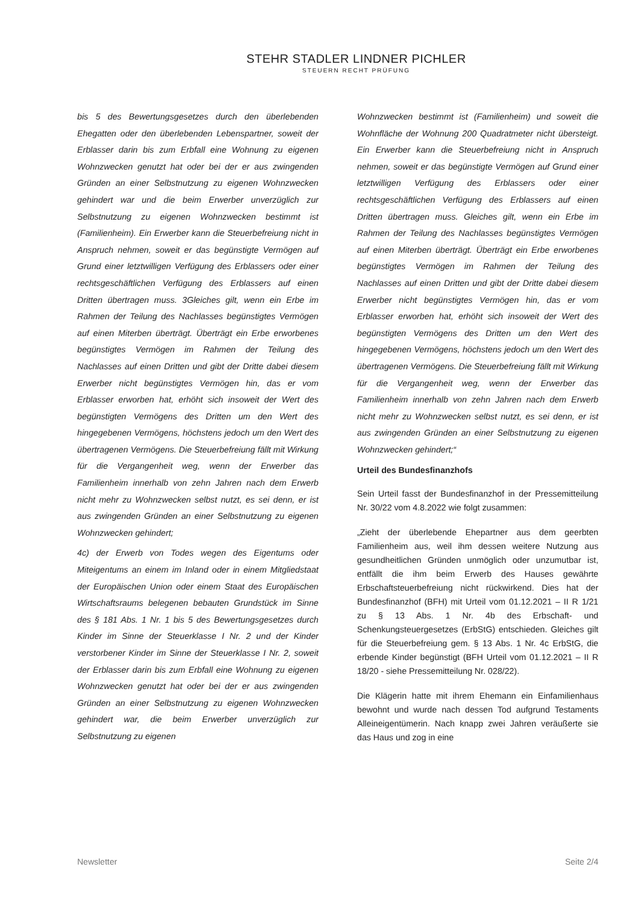STEHR STADLER LINDNER PICHLER
STEUERN RECHT PRÜFUNG
bis 5 des Bewertungsgesetzes durch den überlebenden Ehegatten oder den überlebenden Lebenspartner, soweit der Erblasser darin bis zum Erbfall eine Wohnung zu eigenen Wohnzwecken genutzt hat oder bei der er aus zwingenden Gründen an einer Selbstnutzung zu eigenen Wohnzwecken gehindert war und die beim Erwerber unverzüglich zur Selbstnutzung zu eigenen Wohnzwecken bestimmt ist (Familienheim). Ein Erwerber kann die Steuerbefreiung nicht in Anspruch nehmen, soweit er das begünstigte Vermögen auf Grund einer letztwilligen Verfügung des Erblassers oder einer rechtsgeschäftlichen Verfügung des Erblassers auf einen Dritten übertragen muss. 3Gleiches gilt, wenn ein Erbe im Rahmen der Teilung des Nachlasses begünstigtes Vermögen auf einen Miterben überträgt. Überträgt ein Erbe erworbenes begünstigtes Vermögen im Rahmen der Teilung des Nachlasses auf einen Dritten und gibt der Dritte dabei diesem Erwerber nicht begünstigtes Vermögen hin, das er vom Erblasser erworben hat, erhöht sich insoweit der Wert des begünstigten Vermögens des Dritten um den Wert des hingegebenen Vermögens, höchstens jedoch um den Wert des übertragenen Vermögens. Die Steuerbefreiung fällt mit Wirkung für die Vergangenheit weg, wenn der Erwerber das Familienheim innerhalb von zehn Jahren nach dem Erwerb nicht mehr zu Wohnzwecken selbst nutzt, es sei denn, er ist aus zwingenden Gründen an einer Selbstnutzung zu eigenen Wohnzwecken gehindert;
4c) der Erwerb von Todes wegen des Eigentums oder Miteigentums an einem im Inland oder in einem Mitgliedstaat der Europäischen Union oder einem Staat des Europäischen Wirtschaftsraums belegenen bebauten Grundstück im Sinne des § 181 Abs. 1 Nr. 1 bis 5 des Bewertungsgesetzes durch Kinder im Sinne der Steuerklasse I Nr. 2 und der Kinder verstorbener Kinder im Sinne der Steuerklasse I Nr. 2, soweit der Erblasser darin bis zum Erbfall eine Wohnung zu eigenen Wohnzwecken genutzt hat oder bei der er aus zwingenden Gründen an einer Selbstnutzung zu eigenen Wohnzwecken gehindert war, die beim Erwerber unverzüglich zur Selbstnutzung zu eigenen
Wohnzwecken bestimmt ist (Familienheim) und soweit die Wohnfläche der Wohnung 200 Quadratmeter nicht übersteigt. Ein Erwerber kann die Steuerbefreiung nicht in Anspruch nehmen, soweit er das begünstigte Vermögen auf Grund einer letztwilligen Verfügung des Erblassers oder einer rechtsgeschäftlichen Verfügung des Erblassers auf einen Dritten übertragen muss. Gleiches gilt, wenn ein Erbe im Rahmen der Teilung des Nachlasses begünstigtes Vermögen auf einen Miterben überträgt. Überträgt ein Erbe erworbenes begünstigtes Vermögen im Rahmen der Teilung des Nachlasses auf einen Dritten und gibt der Dritte dabei diesem Erwerber nicht begünstigtes Vermögen hin, das er vom Erblasser erworben hat, erhöht sich insoweit der Wert des begünstigten Vermögens des Dritten um den Wert des hingegebenen Vermögens, höchstens jedoch um den Wert des übertragenen Vermögens. Die Steuerbefreiung fällt mit Wirkung für die Vergangenheit weg, wenn der Erwerber das Familienheim innerhalb von zehn Jahren nach dem Erwerb nicht mehr zu Wohnzwecken selbst nutzt, es sei denn, er ist aus zwingenden Gründen an einer Selbstnutzung zu eigenen Wohnzwecken gehindert;“
Urteil des Bundesfinanzhofs
Sein Urteil fasst der Bundesfinanzhof in der Pressemitteilung Nr. 30/22 vom 4.8.2022 wie folgt zusammen:
„Zieht der überlebende Ehepartner aus dem geerbten Familienheim aus, weil ihm dessen weitere Nutzung aus gesundheitlichen Gründen unmöglich oder unzumutbar ist, entfällt die ihm beim Erwerb des Hauses gewährte Erbschaftsteuerbefreiung nicht rückwirkend. Dies hat der Bundesfinanzhof (BFH) mit Urteil vom 01.12.2021 – II R 1/21 zu § 13 Abs. 1 Nr. 4b des Erbschaft- und Schenkungsteuergesetzes (ErbStG) entschieden. Gleiches gilt für die Steuerbefreiung gem. § 13 Abs. 1 Nr. 4c ErbStG, die erbende Kinder begünstigt (BFH Urteil vom 01.12.2021 – II R 18/20 - siehe Pressemitteilung Nr. 028/22).
Die Klägerin hatte mit ihrem Ehemann ein Einfamilienhaus bewohnt und wurde nach dessen Tod aufgrund Testaments Alleineigentümerin. Nach knapp zwei Jahren veräußerte sie das Haus und zog in eine
Newsletter Seite 2/4